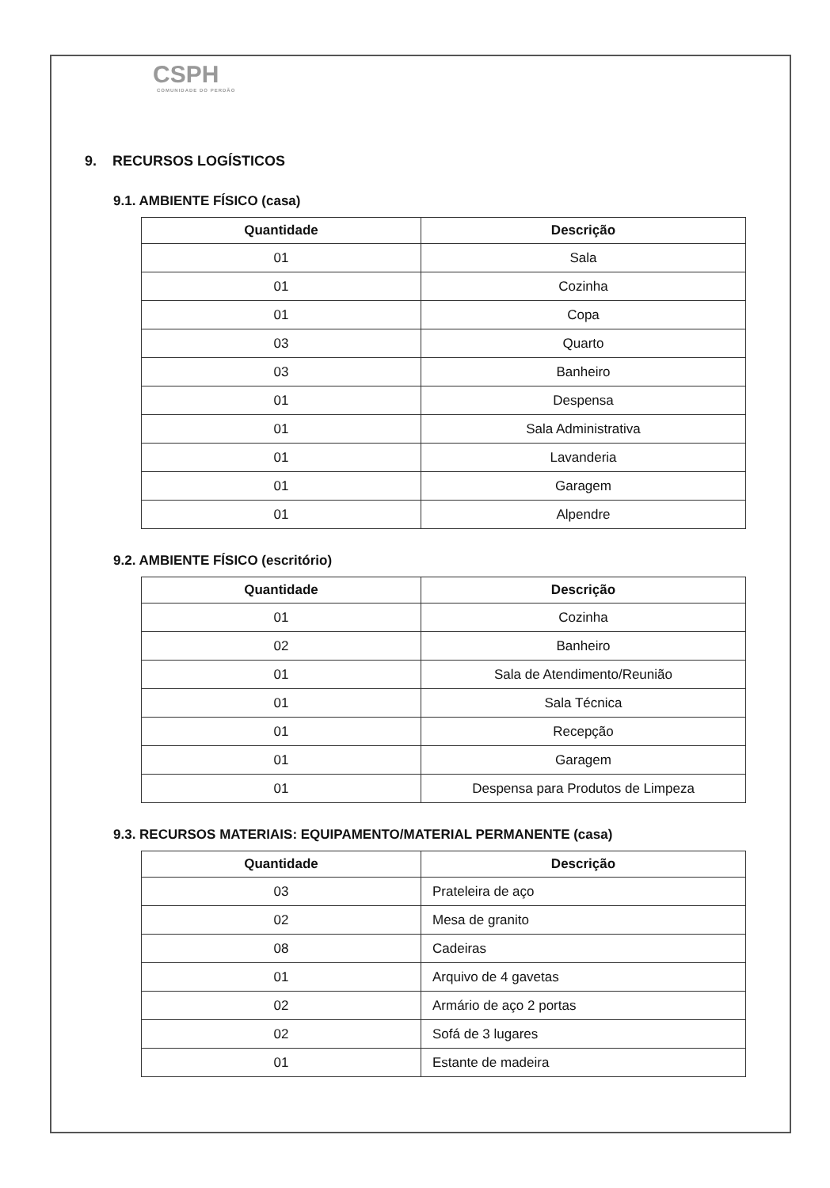CSPH
COMUNIDADE DO PERDÃO
9. RECURSOS LOGÍSTICOS
9.1. AMBIENTE FÍSICO (casa)
| Quantidade | Descrição |
| --- | --- |
| 01 | Sala |
| 01 | Cozinha |
| 01 | Copa |
| 03 | Quarto |
| 03 | Banheiro |
| 01 | Despensa |
| 01 | Sala Administrativa |
| 01 | Lavanderia |
| 01 | Garagem |
| 01 | Alpendre |
9.2. AMBIENTE FÍSICO (escritório)
| Quantidade | Descrição |
| --- | --- |
| 01 | Cozinha |
| 02 | Banheiro |
| 01 | Sala de Atendimento/Reunião |
| 01 | Sala Técnica |
| 01 | Recepção |
| 01 | Garagem |
| 01 | Despensa para Produtos de Limpeza |
9.3. RECURSOS MATERIAIS: EQUIPAMENTO/MATERIAL PERMANENTE (casa)
| Quantidade | Descrição |
| --- | --- |
| 03 | Prateleira de aço |
| 02 | Mesa de granito |
| 08 | Cadeiras |
| 01 | Arquivo de 4 gavetas |
| 02 | Armário de aço 2 portas |
| 02 | Sofá de 3 lugares |
| 01 | Estante de madeira |